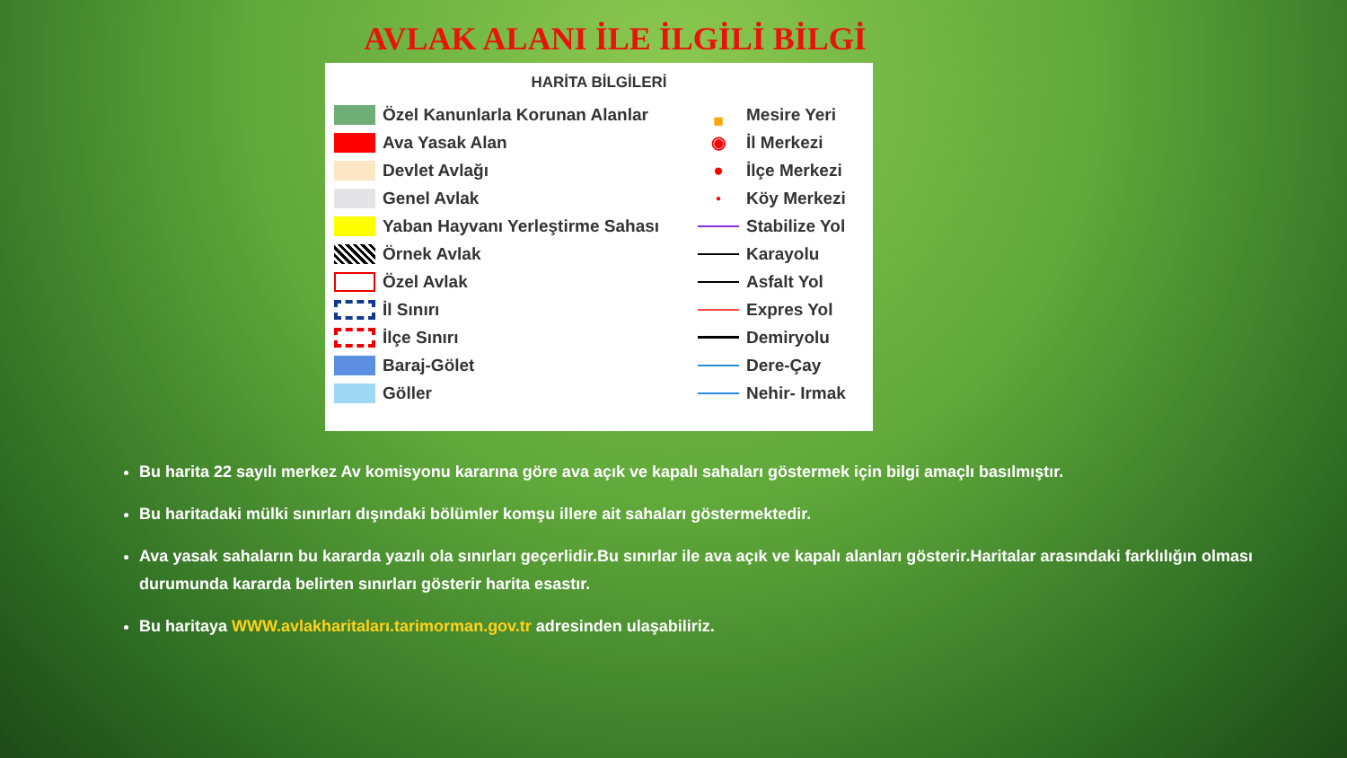AVLAK ALANI İLE İLGİLİ BİLGİ
HARİTA BİLGİLERİ
Özel Kanunlarla Korunan Alanlar
Ava Yasak Alan
Devlet Avlağı
Genel Avlak
Yaban Hayvanı Yerleştirme Sahası
Örnek Avlak
Özel Avlak
İl Sınırı
İlçe Sınırı
Baraj-Gölet
Göller
■ Mesire Yeri
◉ İl Merkezi
● İlçe Merkezi
● Köy Merkezi
Stabilize Yol
Karayolu
Asfalt Yol
Expres Yol
Demiryolu
Dere-Çay
Nehir- Irmak
Bu harita 22 sayılı merkez Av komisyonu kararına göre ava açık ve kapalı sahaları göstermek için bilgi amaçlı basılmıştır.
Bu haritadaki mülki sınırları dışındaki bölümler komşu illere ait sahaları göstermektedir.
Ava yasak sahaların bu kararda yazılı ola sınırları geçerlidir.Bu sınırlar ile ava açık ve kapalı alanları gösterir.Haritalar arasındaki farklılığın olması durumunda kararda belirten sınırları gösterir harita esastır.
Bu haritaya WWW.avlakharitaları.tarimorman.gov.tr adresinden ulaşabiliriz.